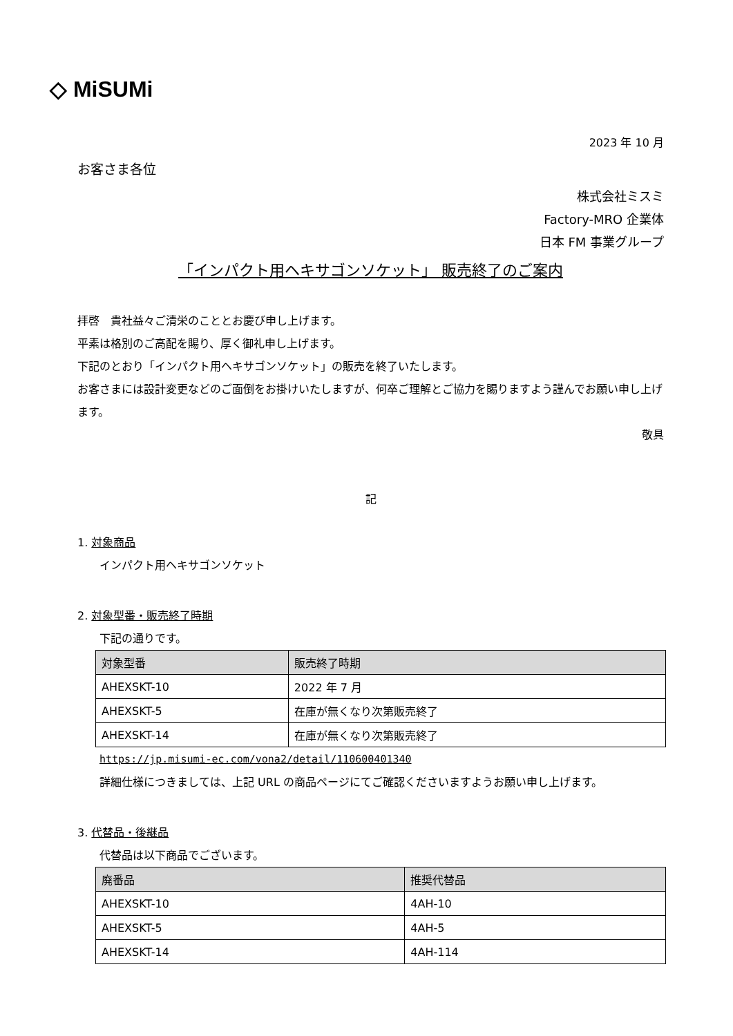◇ MiSUMi
2023 年 10 月
お客さま各位
株式会社ミスミ
Factory-MRO 企業体
日本 FM 事業グループ
「インパクト用ヘキサゴンソケット」 販売終了のご案内
拝啓　貴社益々ご清栄のこととお慶び申し上げます。
平素は格別のご高配を賜り、厚く御礼申し上げます。
下記のとおり「インパクト用ヘキサゴンソケット」の販売を終了いたします。
お客さまには設計変更などのご面倒をお掛けいたしますが、何卒ご理解とご協力を賜りますよう謹んでお願い申し上げます。
敬具
記
1. 対象商品
インパクト用ヘキサゴンソケット
2. 対象型番・販売終了時期
下記の通りです。
| 対象型番 | 販売終了時期 |
| --- | --- |
| AHEXSKT-10 | 2022 年 7 月 |
| AHEXSKT-5 | 在庫が無くなり次第販売終了 |
| AHEXSKT-14 | 在庫が無くなり次第販売終了 |
https://jp.misumi-ec.com/vona2/detail/110600401340
詳細仕様につきましては、上記 URL の商品ページにてご確認くださいますようお願い申し上げます。
3. 代替品・後継品
代替品は以下商品でございます。
| 廃番品 | 推奨代替品 |
| --- | --- |
| AHEXSKT-10 | 4AH-10 |
| AHEXSKT-5 | 4AH-5 |
| AHEXSKT-14 | 4AH-114 |